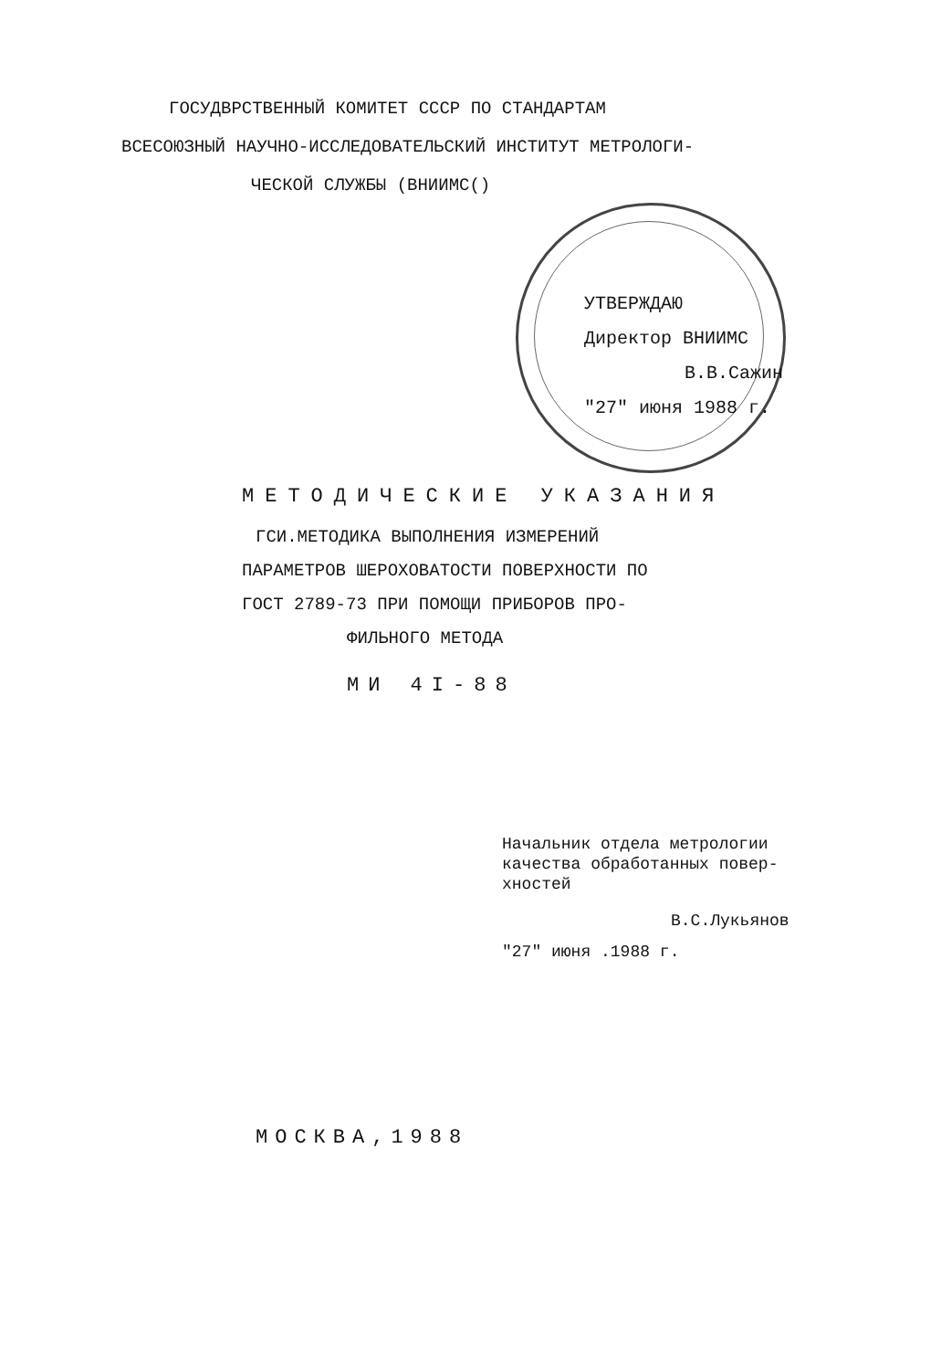ГОСУДВРСТВЕННЫЙ КОМИТЕТ СССР ПО СТАНДАРТАМ
ВСЕСОЮЗНЫЙ НАУЧНО-ИССЛЕДОВАТЕЛЬСКИЙ ИНСТИТУТ МЕТРОЛОГИ-
ЧЕСКОЙ СЛУЖБЫ (ВНИИМС()
УТВЕРЖДАЮ
Директор ВНИИМС
В.В.Сажин
"27" июня 1988 г.
МЕТОДИЧЕСКИЕ УКАЗАНИЯ
ГСИ.МЕТОДИКА ВЫПОЛНЕНИЯ ИЗМЕРЕНИЙ
ПАРАМЕТРОВ ШЕРОХОВАТОСТИ ПОВЕРХНОСТИ ПО
ГОСТ 2789-73 ПРИ ПОМОЩИ ПРИБОРОВ ПРО-
ФИЛЬНОГО МЕТОДА
МИ 4I-88
Начальник отдела метрологии
качества обработанных повер-
хностей
В.С.Лукьянов
"27" июня .1988 г.
МОСКВА,1988